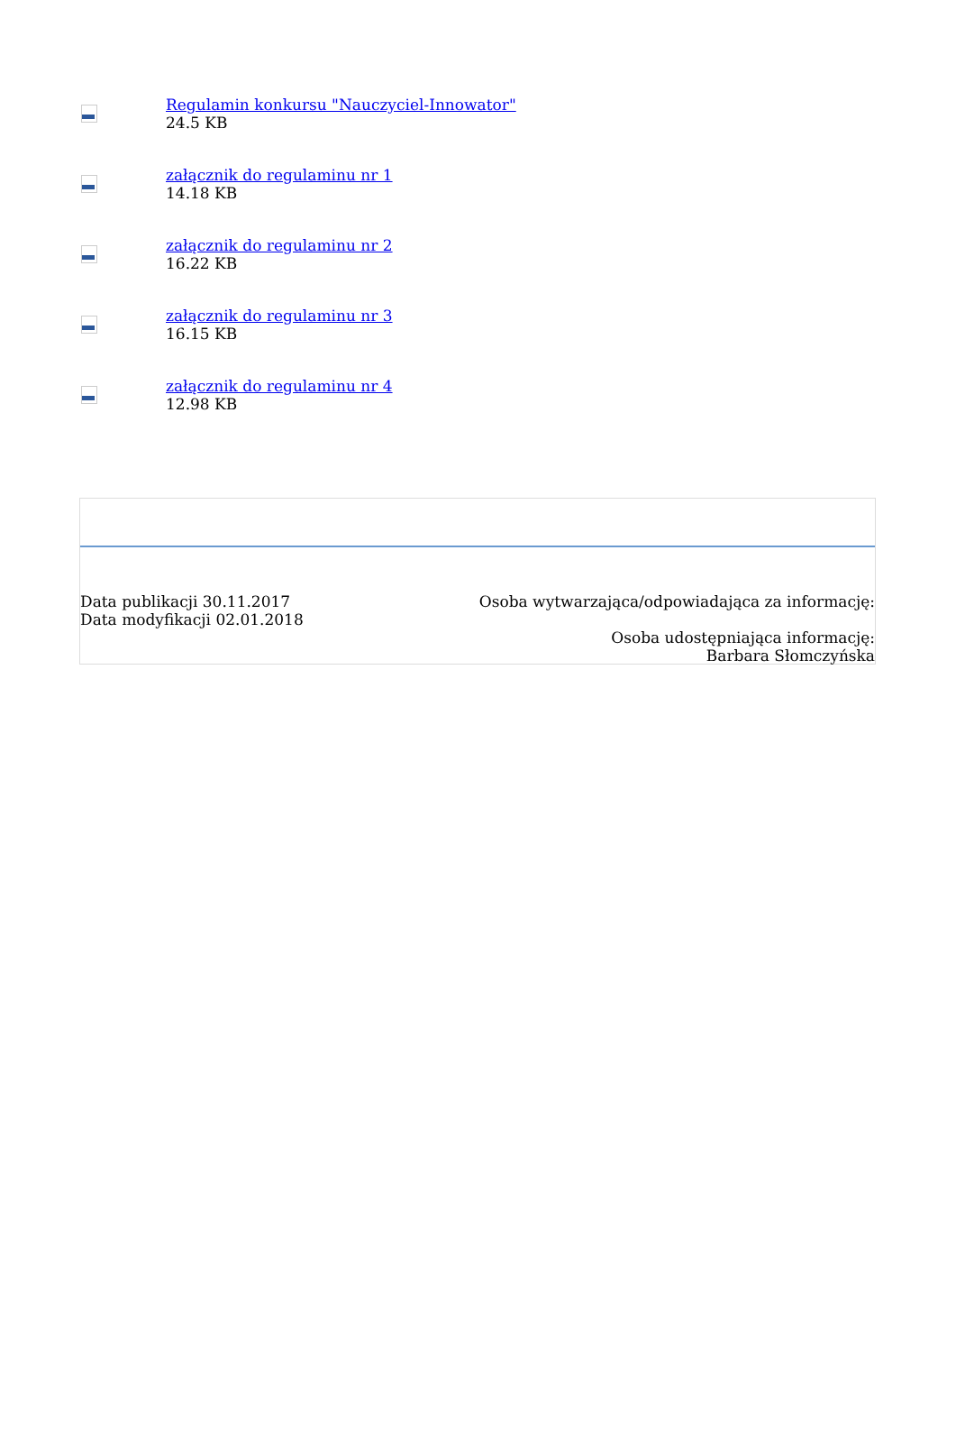Regulamin konkursu "Nauczyciel-Innowator"
24.5 KB
załącznik do regulaminu nr 1
14.18 KB
załącznik do regulaminu nr 2
16.22 KB
załącznik do regulaminu nr 3
16.15 KB
załącznik do regulaminu nr 4
12.98 KB
Data publikacji 30.11.2017
Data modyfikacji 02.01.2018
Osoba wytwarzająca/odpowiadająca za informację:
Osoba udostępniająca informację:
Barbara Słomczyńska